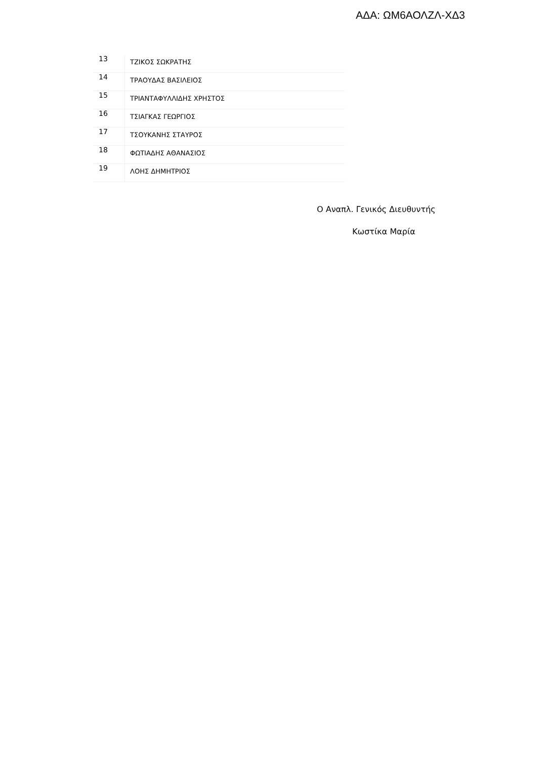ΑΔΑ: ΩΜ6ΑΟΛΖΛ-ΧΔ3
| 13 | ΤΖΙΚΟΣ ΣΩΚΡΑΤΗΣ |
| 14 | ΤΡΑΟΥΔΑΣ ΒΑΣΙΛΕΙΟΣ |
| 15 | ΤΡΙΑΝΤΑΦΥΛΛΙΔΗΣ ΧΡΗΣΤΟΣ |
| 16 | ΤΣΙΑΓΚΑΣ ΓΕΩΡΓΙΟΣ |
| 17 | ΤΣΟΥΚΑΝΗΣ ΣΤΑΥΡΟΣ |
| 18 | ΦΩΤΙΑΔΗΣ ΑΘΑΝΑΣΙΟΣ |
| 19 | ΛΟΗΣ ΔΗΜΗΤΡΙΟΣ |
Ο Αναπλ. Γενικός Διευθυντής
Κωστίκα Μαρία